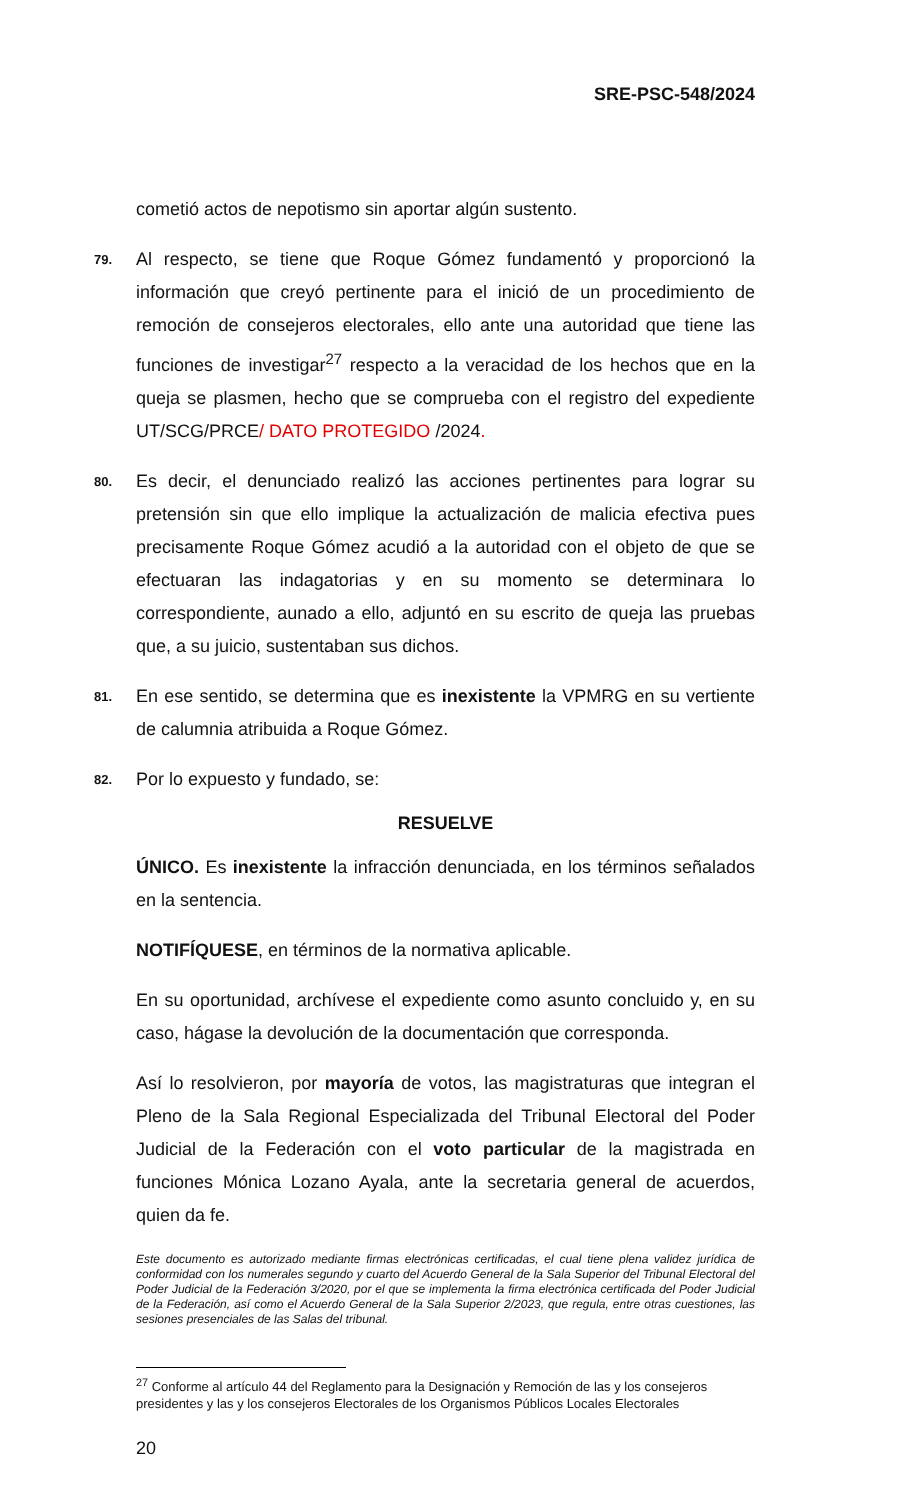SRE-PSC-548/2024
cometió actos de nepotismo sin aportar algún sustento.
79.
Al respecto, se tiene que Roque Gómez fundamentó y proporcionó la información que creyó pertinente para el inició de un procedimiento de remoción de consejeros electorales, ello ante una autoridad que tiene las funciones de investigar<sup>27</sup> respecto a la veracidad de los hechos que en la queja se plasmen, hecho que se comprueba con el registro del expediente UT/SCG/PRCE/ DATO PROTEGIDO /2024.
80.
Es decir, el denunciado realizó las acciones pertinentes para lograr su pretensión sin que ello implique la actualización de malicia efectiva pues precisamente Roque Gómez acudió a la autoridad con el objeto de que se efectuaran las indagatorias y en su momento se determinara lo correspondiente, aunado a ello, adjuntó en su escrito de queja las pruebas que, a su juicio, sustentaban sus dichos.
81.
En ese sentido, se determina que es inexistente la VPMRG en su vertiente de calumnia atribuida a Roque Gómez.
82.
Por lo expuesto y fundado, se:
RESUELVE
ÚNICO. Es inexistente la infracción denunciada, en los términos señalados en la sentencia.
NOTIFÍQUESE, en términos de la normativa aplicable.
En su oportunidad, archívese el expediente como asunto concluido y, en su caso, hágase la devolución de la documentación que corresponda.
Así lo resolvieron, por mayoría de votos, las magistraturas que integran el Pleno de la Sala Regional Especializada del Tribunal Electoral del Poder Judicial de la Federación con el voto particular de la magistrada en funciones Mónica Lozano Ayala, ante la secretaria general de acuerdos, quien da fe.
Este documento es autorizado mediante firmas electrónicas certificadas, el cual tiene plena validez jurídica de conformidad con los numerales segundo y cuarto del Acuerdo General de la Sala Superior del Tribunal Electoral del Poder Judicial de la Federación 3/2020, por el que se implementa la firma electrónica certificada del Poder Judicial de la Federación, así como el Acuerdo General de la Sala Superior 2/2023, que regula, entre otras cuestiones, las sesiones presenciales de las Salas del tribunal.
<sup>27</sup> Conforme al artículo 44 del Reglamento para la Designación y Remoción de las y los consejeros presidentes y las y los consejeros Electorales de los Organismos Públicos Locales Electorales
20